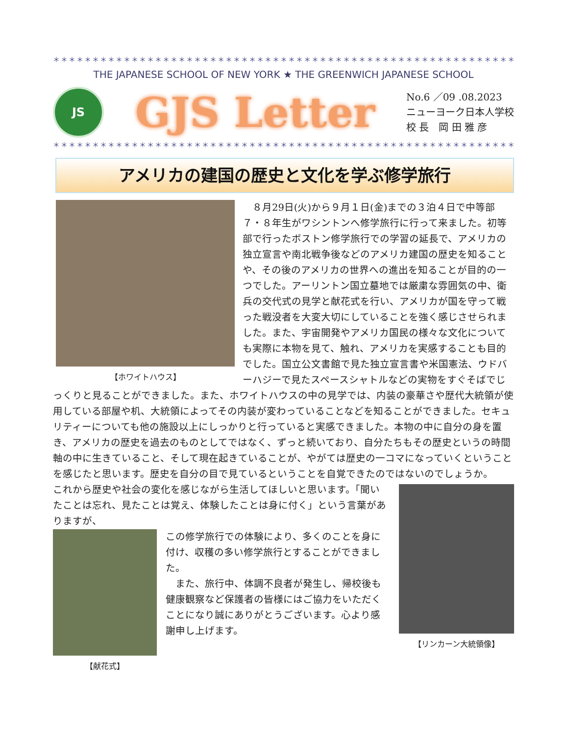＊＊＊＊＊＊＊＊＊＊＊＊＊＊＊＊＊＊＊＊＊＊＊＊＊＊＊＊＊＊＊＊＊＊＊＊＊＊＊＊＊＊＊＊＊＊＊＊＊＊＊＊＊＊＊＊＊＊＊＊＊＊＊＊＊＊＊＊＊
THE JAPANESE SCHOOL OF NEW YORK ★ THE GREENWICH JAPANESE SCHOOL
JS
GJS Letter
No.6 ／09 .08.2023
ニューヨーク日本人学校
校 長　岡 田 雅 彦
＊＊＊＊＊＊＊＊＊＊＊＊＊＊＊＊＊＊＊＊＊＊＊＊＊＊＊＊＊＊＊＊＊＊＊＊＊＊＊＊＊＊＊＊＊＊＊＊＊＊＊＊＊＊＊＊＊＊＊＊＊＊＊＊＊＊＊＊＊
アメリカの建国の歴史と文化を学ぶ修学旅行
【ホワイトハウス】
　８月29日(火)から９月１日(金)までの３泊４日で中等部７・８年生がワシントンへ修学旅行に行って来ました。初等部で行ったボストン修学旅行での学習の延長で、アメリカの独立宣言や南北戦争後などのアメリカ建国の歴史を知ることや、その後のアメリカの世界への進出を知ることが目的の一つでした。アーリントン国立墓地では厳粛な雰囲気の中、衛兵の交代式の見学と献花式を行い、アメリカが国を守って戦った戦没者を大変大切にしていることを強く感じさせられました。また、宇宙開発やアメリカ国民の様々な文化についても実際に本物を見て、触れ、アメリカを実感することも目的でした。国立公文書館で見た独立宣言書や米国憲法、ウドバーハジーで見たスペースシャトルなどの実物をすぐそばでじっくりと見ることができました。また、ホワイトハウスの中の見学では、内装の豪華さや歴代大統領が使用している部屋や机、大統領によってその内装が変わっていることなどを知ることができました。セキュリティーについても他の施設以上にしっかりと行っていると実感できました。本物の中に自分の身を置き、アメリカの歴史を過去のものとしてではなく、ずっと続いており、自分たちもその歴史というの時間軸の中に生きていること、そして現在起きていることが、やがては歴史の一コマになっていくということを感じたと思います。歴史を自分の目で見ているということを自覚できたのではないのでしょうか。
【リンカーン大統領像】
これから歴史や社会の変化を感じながら生活してほしいと思います。「聞いたことは忘れ、見たことは覚え、体験したことは身に付く」という言葉がありますが、
【献花式】
この修学旅行での体験により、多くのことを身に付け、収穫の多い修学旅行とすることができました。
　また、旅行中、体調不良者が発生し、帰校後も健康観察など保護者の皆様にはご協力をいただくことになり誠にありがとうございます。心より感謝申し上げます。